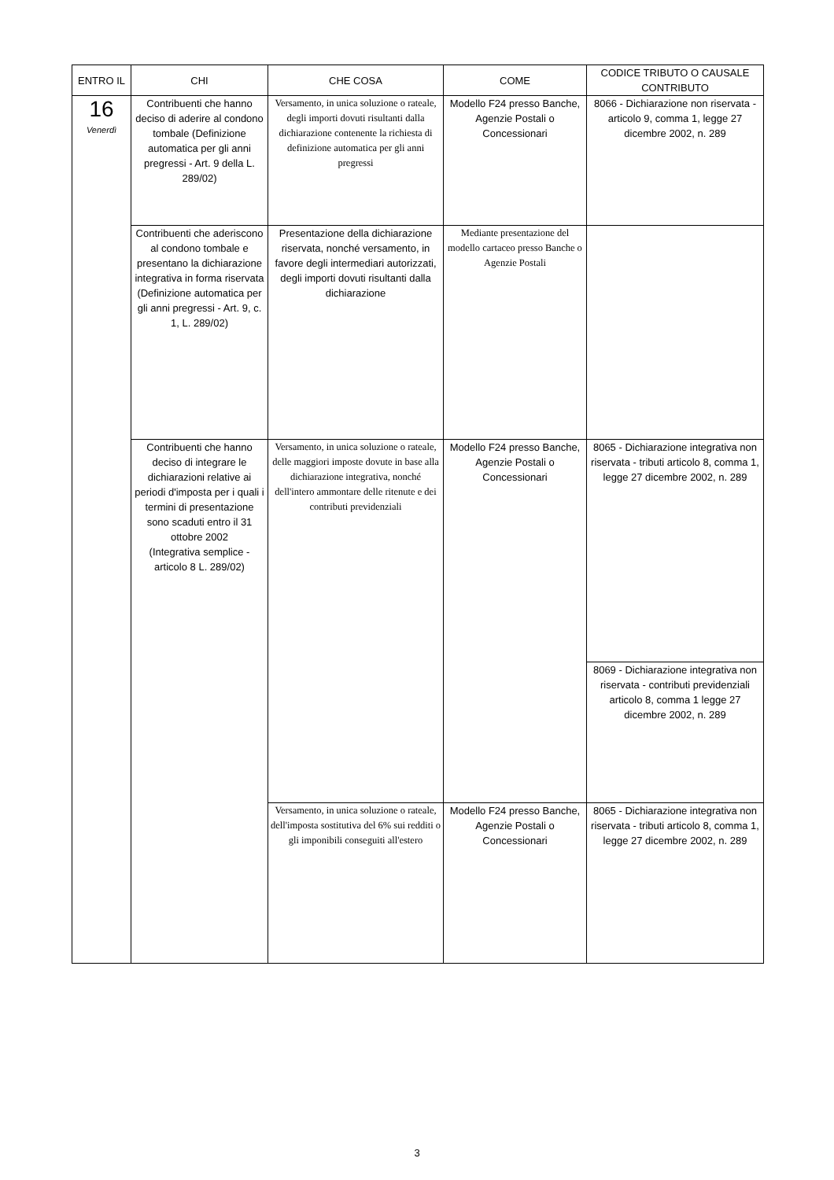| ENTRO IL | CHI | CHE COSA | COME | CODICE TRIBUTO O CAUSALE CONTRIBUTO |
| --- | --- | --- | --- | --- |
| 16 Venerdì | Contribuenti che hanno deciso di aderire al condono tombale (Definizione automatica per gli anni pregressi - Art. 9 della L. 289/02) | Versamento, in unica soluzione o rateale, degli importi dovuti risultanti dalla dichiarazione contenente la richiesta di definizione automatica per gli anni pregressi | Modello F24 presso Banche, Agenzie Postali o Concessionari | 8066 - Dichiarazione non riservata - articolo 9, comma 1, legge 27 dicembre 2002, n. 289 |
| | Contribuenti che aderiscono al condono tombale e presentano la dichiarazione integrativa in forma riservata (Definizione automatica per gli anni pregressi - Art. 9, c. 1, L. 289/02) | Presentazione della dichiarazione riservata, nonché versamento, in favore degli intermediari autorizzati, degli importi dovuti risultanti dalla dichiarazione | Mediante presentazione del modello cartaceo presso Banche o Agenzie Postali | |
| | Contribuenti che hanno deciso di integrare le dichiarazioni relative ai periodi d'imposta per i quali i termini di presentazione sono scaduti entro il 31 ottobre 2002 (Integrativa semplice - articolo 8 L. 289/02) | Versamento, in unica soluzione o rateale, delle maggiori imposte dovute in base alla dichiarazione integrativa, nonché dell'intero ammontare delle ritenute e dei contributi previdenziali | Modello F24 presso Banche, Agenzie Postali o Concessionari | 8065 - Dichiarazione integrativa non riservata - tributi articolo 8, comma 1, legge 27 dicembre 2002, n. 289 |
| | | | | 8069 - Dichiarazione integrativa non riservata - contributi previdenziali articolo 8, comma 1 legge 27 dicembre 2002, n. 289 |
| | | Versamento, in unica soluzione o rateale, dell'imposta sostitutiva del 6% sui redditi o gli imponibili conseguiti all'estero | Modello F24 presso Banche, Agenzie Postali o Concessionari | 8065 - Dichiarazione integrativa non riservata - tributi articolo 8, comma 1, legge 27 dicembre 2002, n. 289 |
3